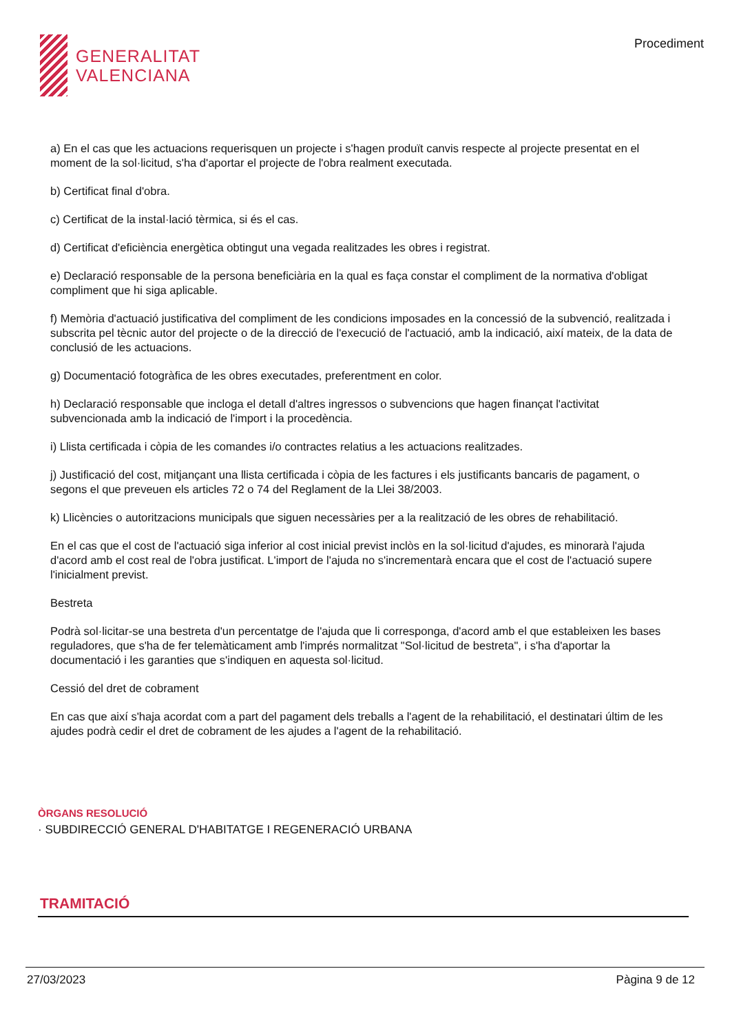GENERALITAT
VALENCIANA
Procediment
a) En el cas que les actuacions requerisquen un projecte i s'hagen produït canvis respecte al projecte presentat en el moment de la sol·licitud, s'ha d'aportar el projecte de l'obra realment executada.
b) Certificat final d'obra.
c) Certificat de la instal·lació tèrmica, si és el cas.
d) Certificat d'eficiència energètica obtingut una vegada realitzades les obres i registrat.
e) Declaració responsable de la persona beneficiària en la qual es faça constar el compliment de la normativa d'obligat compliment que hi siga aplicable.
f) Memòria d'actuació justificativa del compliment de les condicions imposades en la concessió de la subvenció, realitzada i subscrita pel tècnic autor del projecte o de la direcció de l'execució de l'actuació, amb la indicació, així mateix, de la data de conclusió de les actuacions.
g) Documentació fotogràfica de les obres executades, preferentment en color.
h) Declaració responsable que incloga el detall d'altres ingressos o subvencions que hagen finançat l'activitat subvencionada amb la indicació de l'import i la procedència.
i) Llista certificada i còpia de les comandes i/o contractes relatius a les actuacions realitzades.
j) Justificació del cost, mitjançant una llista certificada i còpia de les factures i els justificants bancaris de pagament, o segons el que preveuen els articles 72 o 74 del Reglament de la Llei 38/2003.
k) Llicències o autoritzacions municipals que siguen necessàries per a la realització de les obres de rehabilitació.
En el cas que el cost de l'actuació siga inferior al cost inicial previst inclòs en la sol·licitud d'ajudes, es minorarà l'ajuda d'acord amb el cost real de l'obra justificat. L'import de l'ajuda no s'incrementarà encara que el cost de l'actuació supere l'inicialment previst.
Bestreta
Podrà sol·licitar-se una bestreta d'un percentatge de l'ajuda que li corresponga, d'acord amb el que estableixen les bases reguladores, que s'ha de fer telemàticament amb l'imprés normalitzat "Sol·licitud de bestreta", i s'ha d'aportar la documentació i les garanties que s'indiquen en aquesta sol·licitud.
Cessió del dret de cobrament
En cas que així s'haja acordat com a part del pagament dels treballs a l'agent de la rehabilitació, el destinatari últim de les ajudes podrà cedir el dret de cobrament de les ajudes a l'agent de la rehabilitació.
ÒRGANS RESOLUCIÓ
· SUBDIRECCIÓ GENERAL D'HABITATGE I REGENERACIÓ URBANA
TRAMITACIÓ
27/03/2023 Pàgina 9 de 12